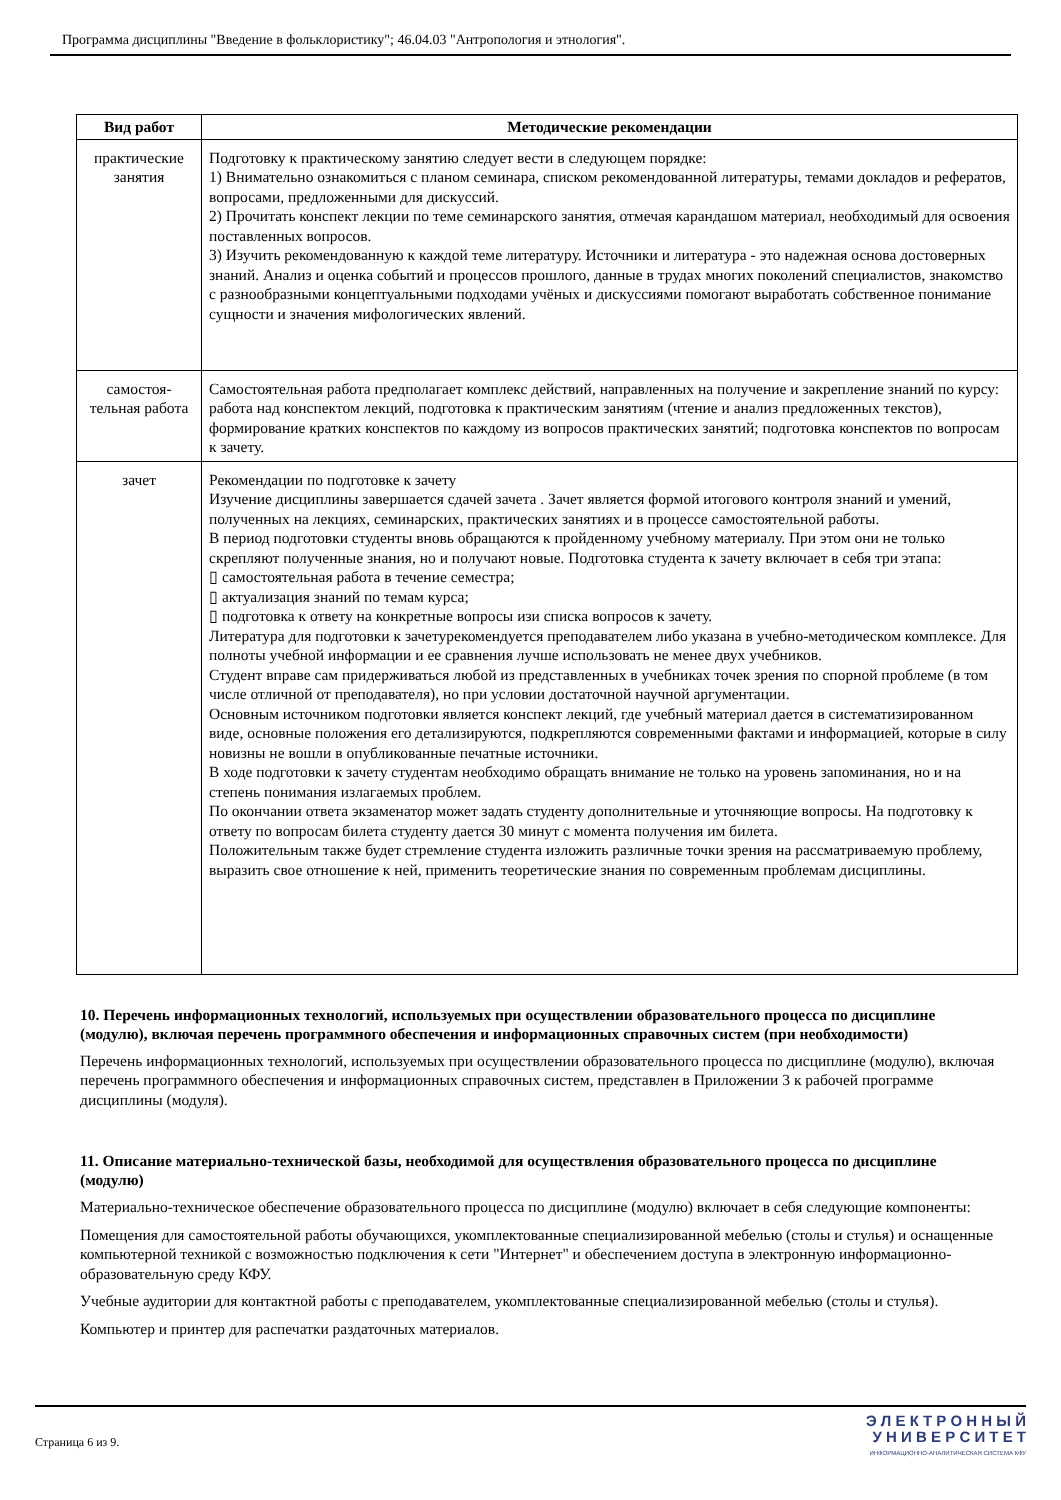Программа дисциплины "Введение в фольклористику"; 46.04.03 "Антропология и этнология".
| Вид работ | Методические рекомендации |
| --- | --- |
| практические занятия | Подготовку к практическому занятию следует вести в следующем порядке: 1) Внимательно ознакомиться с планом семинара, списком рекомендованной литературы, темами докладов и рефератов, вопросами, предложенными для дискуссий. 2) Прочитать конспект лекции по теме семинарского занятия, отмечая карандашом материал, необходимый для освоения поставленных вопросов. 3) Изучить рекомендованную к каждой теме литературу. Источники и литература - это надежная основа достоверных знаний. Анализ и оценка событий и процессов прошлого, данные в трудах многих поколений специалистов, знакомство с разнообразными концептуальными подходами учёных и дискуссиями помогают выработать собственное понимание сущности и значения мифологических явлений. |
| самостоя-тельная работа | Самостоятельная работа предполагает комплекс действий, направленных на получение и закрепление знаний по курсу: работа над конспектом лекций, подготовка к практическим занятиям (чтение и анализ предложенных текстов), формирование кратких конспектов по каждому из вопросов практических занятий; подготовка конспектов по вопросам к зачету. |
| зачет | Рекомендации по подготовке к зачету Изучение дисциплины завершается сдачей зачета . Зачет является формой итогового контроля знаний и умений, полученных на лекциях, семинарских, практических занятиях и в процессе самостоятельной работы. В период подготовки студенты вновь обращаются к пройденному учебному материалу. При этом они не только скрепляют полученные знания, но и получают новые. Подготовка студента к зачету включает в себя три этапа: ▯ самостоятельная работа в течение семестра; ▯ актуализация знаний по темам курса; ▯ подготовка к ответу на конкретные вопросы изи списка вопросов к зачету. Литература для подготовки к зачетурекомендуется преподавателем либо указана в учебно-методическом комплексе. Для полноты учебной информации и ее сравнения лучше использовать не менее двух учебников. Студент вправе сам придерживаться любой из представленных в учебниках точек зрения по спорной проблеме (в том числе отличной от преподавателя), но при условии достаточной научной аргументации. Основным источником подготовки является конспект лекций, где учебный материал дается в систематизированном виде, основные положения его детализируются, подкрепляются современными фактами и информацией, которые в силу новизны не вошли в опубликованные печатные источники. В ходе подготовки к зачету студентам необходимо обращать внимание не только на уровень запоминания, но и на степень понимания излагаемых проблем. По окончании ответа экзаменатор может задать студенту дополнительные и уточняющие вопросы. На подготовку к ответу по вопросам билета студенту дается 30 минут с момента получения им билета. Положительным также будет стремление студента изложить различные точки зрения на рассматриваемую проблему, выразить свое отношение к ней, применить теоретические знания по современным проблемам дисциплины. |
10. Перечень информационных технологий, используемых при осуществлении образовательного процесса по дисциплине (модулю), включая перечень программного обеспечения и информационных справочных систем (при необходимости)
Перечень информационных технологий, используемых при осуществлении образовательного процесса по дисциплине (модулю), включая перечень программного обеспечения и информационных справочных систем, представлен в Приложении 3 к рабочей программе дисциплины (модуля).
11. Описание материально-технической базы, необходимой для осуществления образовательного процесса по дисциплине (модулю)
Материально-техническое обеспечение образовательного процесса по дисциплине (модулю) включает в себя следующие компоненты:
Помещения для самостоятельной работы обучающихся, укомплектованные специализированной мебелью (столы и стулья) и оснащенные компьютерной техникой с возможностью подключения к сети "Интернет" и обеспечением доступа в электронную информационно-образовательную среду КФУ.
Учебные аудитории для контактной работы с преподавателем, укомплектованные специализированной мебелью (столы и стулья).
Компьютер и принтер для распечатки раздаточных материалов.
Страница 6 из 9.
Э Л Е К Т Р О Н Н Ы Й
У Н И В Е Р С И Т Е Т
ИНФОРМАЦИОННО-АНАЛИТИЧЕСКАЯ СИСТЕМА КФУ